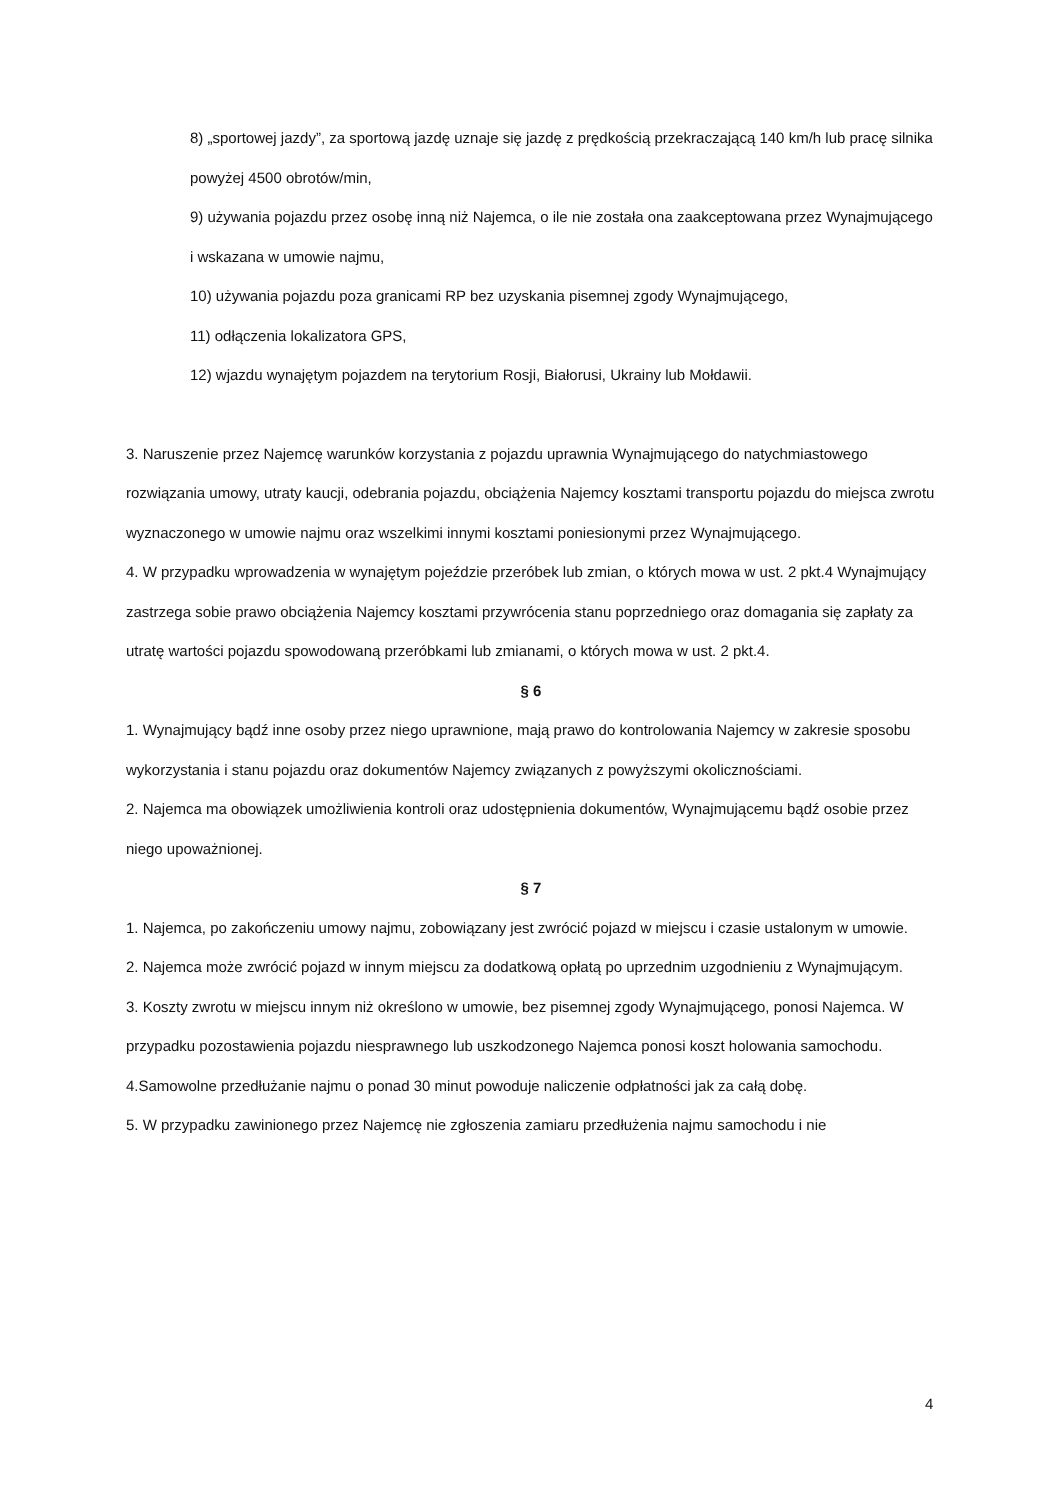8) „sportowej jazdy”, za sportową jazdę uznaje się jazdę z prędkością przekraczającą 140 km/h lub pracę silnika powyżej 4500 obrotów/min,
9) używania pojazdu przez osobę inną niż Najemca, o ile nie została ona zaakceptowana przez Wynajmującego i wskazana w umowie najmu,
10) używania pojazdu poza granicami RP bez uzyskania pisemnej zgody Wynajmującego,
11) odłączenia lokalizatora GPS,
12) wjazdu wynajętym pojazdem na terytorium Rosji, Białorusi, Ukrainy lub Mołdawii.
3. Naruszenie przez Najemcę warunków korzystania z pojazdu uprawnia Wynajmującego do natychmiastowego rozwiązania umowy, utraty kaucji, odebrania pojazdu, obciążenia Najemcy kosztami transportu pojazdu do miejsca zwrotu wyznaczonego w umowie najmu oraz wszelkimi innymi kosztami poniesionymi przez Wynajmującego.
4. W przypadku wprowadzenia w wynajętym pojeździe przeróbek lub zmian, o których mowa w ust. 2 pkt.4 Wynajmujący zastrzega sobie prawo obciążenia Najemcy kosztami przywrócenia stanu poprzedniego oraz domagania się zapłaty za utratę wartości pojazdu spowodowaną przeróbkami lub zmianami, o których mowa w ust. 2 pkt.4.
§ 6
1. Wynajmujący bądź inne osoby przez niego uprawnione, mają prawo do kontrolowania Najemcy w zakresie sposobu wykorzystania i stanu pojazdu oraz dokumentów Najemcy związanych z powyższymi okolicznościami.
2. Najemca ma obowiązek umożliwienia kontroli oraz udostępnienia dokumentów, Wynajmującemu bądź osobie przez niego upoważnionej.
§ 7
1. Najemca, po zakończeniu umowy najmu, zobowiązany jest zwrócić pojazd w miejscu i czasie ustalonym w umowie.
2. Najemca może zwrócić pojazd w innym miejscu za dodatkową opłatą po uprzednim uzgodnieniu z Wynajmującym.
3. Koszty zwrotu w miejscu innym niż określono w umowie, bez pisemnej zgody Wynajmującego, ponosi Najemca. W przypadku pozostawienia pojazdu niesprawnego lub uszkodzonego Najemca ponosi koszt holowania samochodu.
4.Samowolne przedłużanie najmu o ponad 30 minut powoduje naliczenie odpłatności jak za całą dobę.
5. W przypadku zawinionego przez Najemcę nie zgłoszenia zamiaru przedłużenia najmu samochodu i nie
4